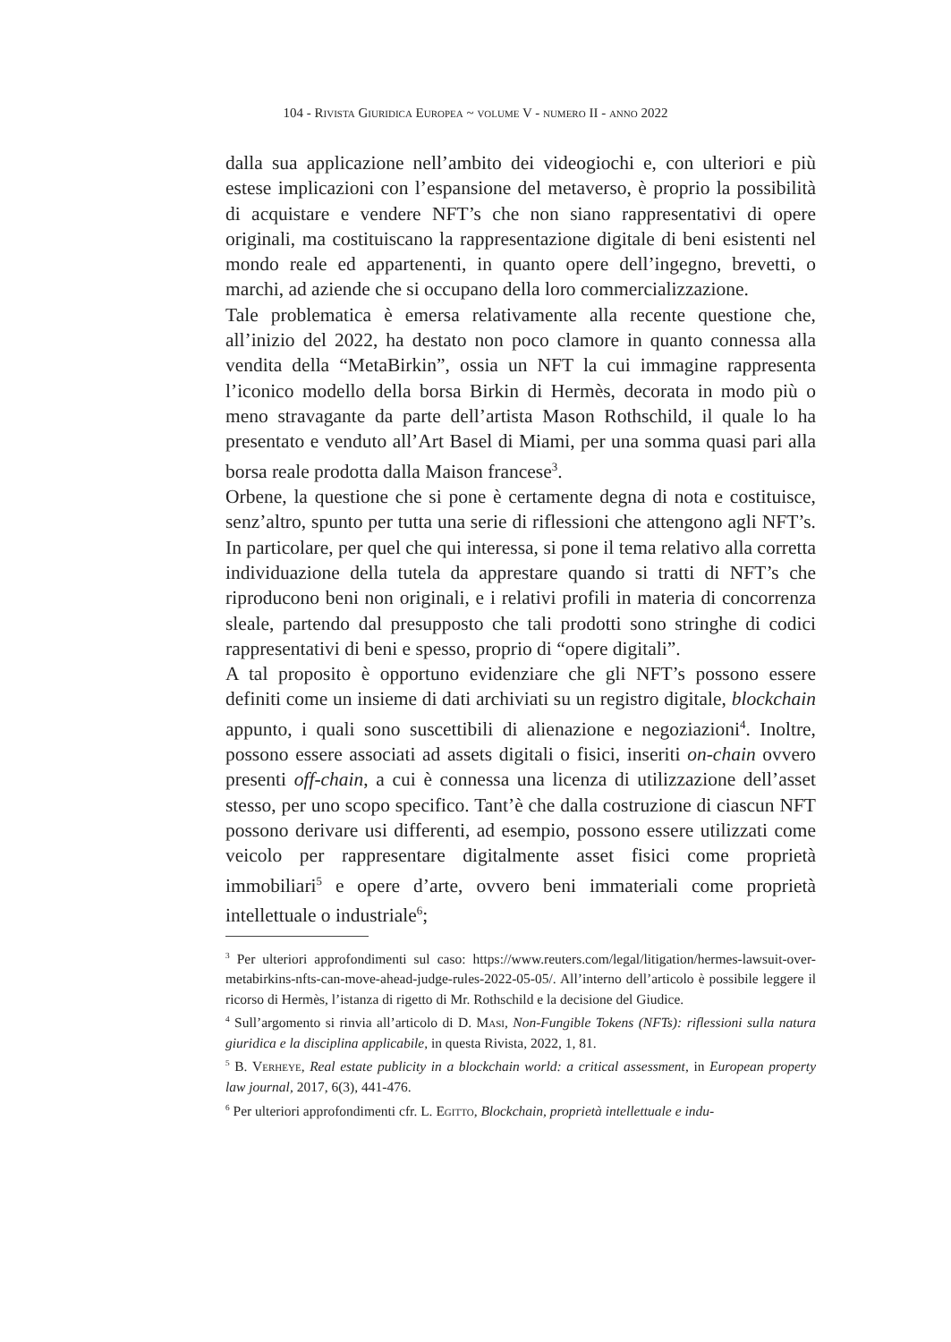104 - Rivista Giuridica Europea ~ volume V - numero II - anno 2022
dalla sua applicazione nell’ambito dei videogiochi e, con ulteriori e più estese implicazioni con l’espansione del metaverso, è proprio la possibilità di acquistare e vendere NFT’s che non siano rappresentativi di opere originali, ma costituiscano la rappresentazione digitale di beni esistenti nel mondo reale ed appartenenti, in quanto opere dell’ingegno, brevetti, o marchi, ad aziende che si occupano della loro commercializzazione.
Tale problematica è emersa relativamente alla recente questione che, all’inizio del 2022, ha destato non poco clamore in quanto connessa alla vendita della “MetaBirkin”, ossia un NFT la cui immagine rappresenta l’iconico modello della borsa Birkin di Hermès, decorata in modo più o meno stravagante da parte dell’artista Mason Rothschild, il quale lo ha presentato e venduto all’Art Basel di Miami, per una somma quasi pari alla borsa reale prodotta dalla Maison francese<sup>3</sup>.
Orbene, la questione che si pone è certamente degna di nota e costituisce, senz’altro, spunto per tutta una serie di riflessioni che attengono agli NFT’s. In particolare, per quel che qui interessa, si pone il tema relativo alla corretta individuazione della tutela da apprestare quando si tratti di NFT’s che riproducono beni non originali, e i relativi profili in materia di concorrenza sleale, partendo dal presupposto che tali prodotti sono stringhe di codici rappresentativi di beni e spesso, proprio di “opere digitali”.
A tal proposito è opportuno evidenziare che gli NFT’s possono essere definiti come un insieme di dati archiviati su un registro digitale, blockchain appunto, i quali sono suscettibili di alienazione e negoziazioni<sup>4</sup>. Inoltre, possono essere associati ad assets digitali o fisici, inseriti on-chain ovvero presenti off-chain, a cui è connessa una licenza di utilizzazione dell’asset stesso, per uno scopo specifico. Tant’è che dalla costruzione di ciascun NFT possono derivare usi differenti, ad esempio, possono essere utilizzati come veicolo per rappresentare digitalmente asset fisici come proprietà immobiliari<sup>5</sup> e opere d’arte, ovvero beni immateriali come proprietà intellettuale o industriale<sup>6</sup>;
<sup>3</sup> Per ulteriori approfondimenti sul caso: https://www.reuters.com/legal/litigation/hermes-lawsuit-over-metabirkins-nfts-can-move-ahead-judge-rules-2022-05-05/. All’interno dell’articolo è possibile leggere il ricorso di Hermès, l’istanza di rigetto di Mr. Rothschild e la decisione del Giudice.
<sup>4</sup> Sull’argomento si rinvia all’articolo di D. Masi, Non-Fungible Tokens (NFTs): riflessioni sulla natura giuridica e la disciplina applicabile, in questa Rivista, 2022, 1, 81.
<sup>5</sup> B. Verheye, Real estate publicity in a blockchain world: a critical assessment, in European property law journal, 2017, 6(3), 441-476.
<sup>6</sup> Per ulteriori approfondimenti cfr. L. Egitto, Blockchain, proprietà intellettuale e indu-